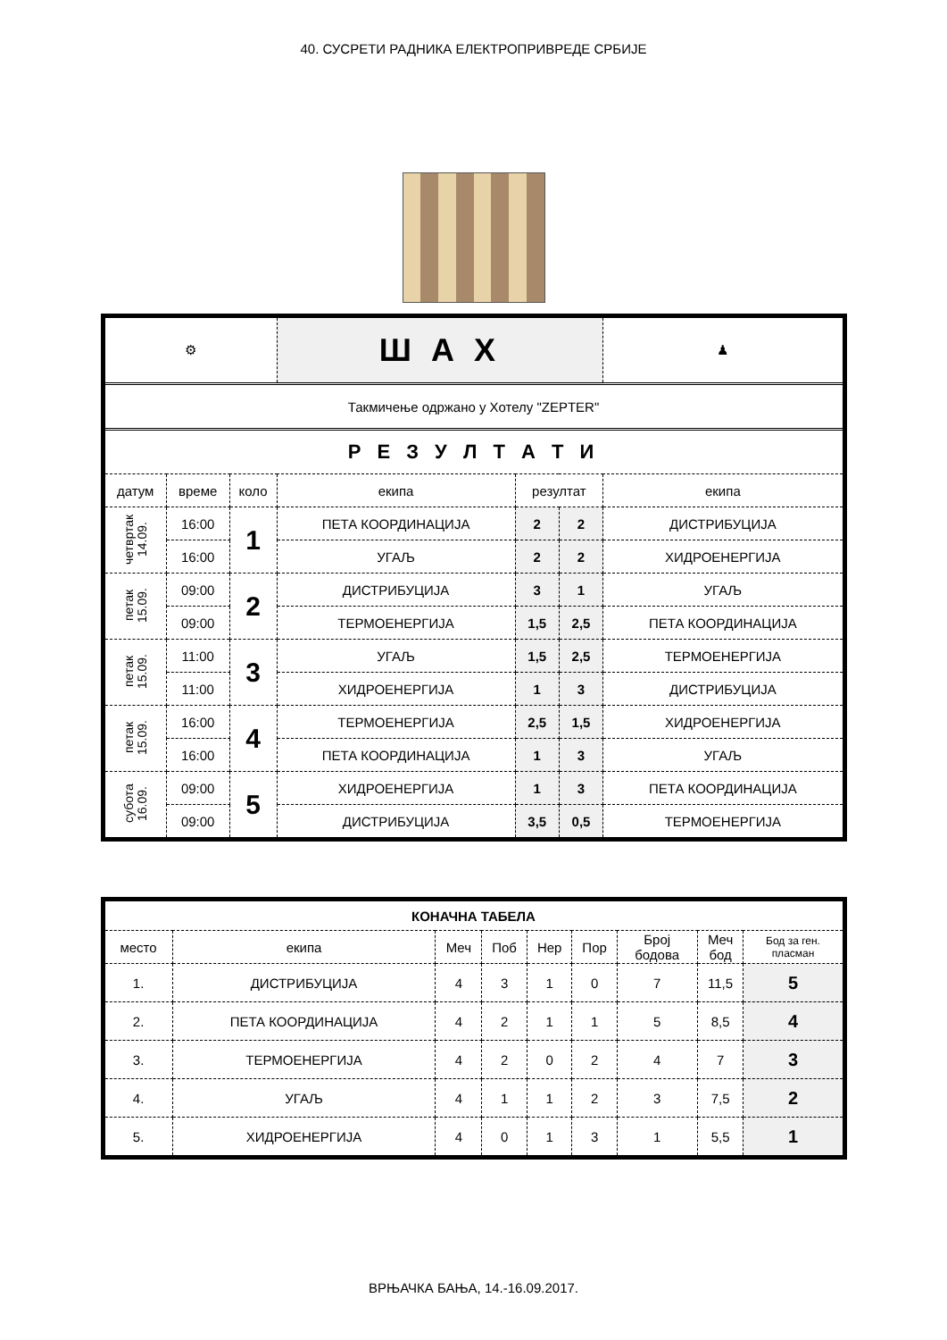40. СУСРЕТИ РАДНИКА ЕЛЕКТРОПРИВРЕДЕ СРБИЈЕ
| ⚙ | | | Ш А Х | | | ♟ |
| Такмичење одржано у Хотелу "ZEPTER" | | | | | | |
| Р Е З У Л Т А Т И | | | | | | |
| датум | време | коло | екипа | резултат | | екипа |
| четвртак 14.09. | 16:00 | 1 | ПЕТА КООРДИНАЦИЈА | 2 | 2 | ДИСТРИБУЦИЈА |
| | 16:00 | | УГАЉ | 2 | 2 | ХИДРОЕНЕРГИЈА |
| петак 15.09. | 09:00 | 2 | ДИСТРИБУЦИЈА | 3 | 1 | УГАЉ |
| | 09:00 | | ТЕРМОЕНЕРГИЈА | 1,5 | 2,5 | ПЕТА КООРДИНАЦИЈА |
| петак 15.09. | 11:00 | 3 | УГАЉ | 1,5 | 2,5 | ТЕРМОЕНЕРГИЈА |
| | 11:00 | | ХИДРОЕНЕРГИЈА | 1 | 3 | ДИСТРИБУЦИЈА |
| петак 15.09. | 16:00 | 4 | ТЕРМОЕНЕРГИЈА | 2,5 | 1,5 | ХИДРОЕНЕРГИЈА |
| | 16:00 | | ПЕТА КООРДИНАЦИЈА | 1 | 3 | УГАЉ |
| субота 16.09. | 09:00 | 5 | ХИДРОЕНЕРГИЈА | 1 | 3 | ПЕТА КООРДИНАЦИЈА |
| | 09:00 | | ДИСТРИБУЦИЈА | 3,5 | 0,5 | ТЕРМОЕНЕРГИЈА |
| КОНАЧНА ТАБЕЛА | | | | | | | | |
| место | екипа | Меч | Поб | Нер | Пор | Број бодова | Меч бод | Бод за ген. пласман |
| 1. | ДИСТРИБУЦИЈА | 4 | 3 | 1 | 0 | 7 | 11,5 | 5 |
| 2. | ПЕТА КООРДИНАЦИЈА | 4 | 2 | 1 | 1 | 5 | 8,5 | 4 |
| 3. | ТЕРМОЕНЕРГИЈА | 4 | 2 | 0 | 2 | 4 | 7 | 3 |
| 4. | УГАЉ | 4 | 1 | 1 | 2 | 3 | 7,5 | 2 |
| 5. | ХИДРОЕНЕРГИЈА | 4 | 0 | 1 | 3 | 1 | 5,5 | 1 |
ВРЊАЧКА БАЊА, 14.-16.09.2017.